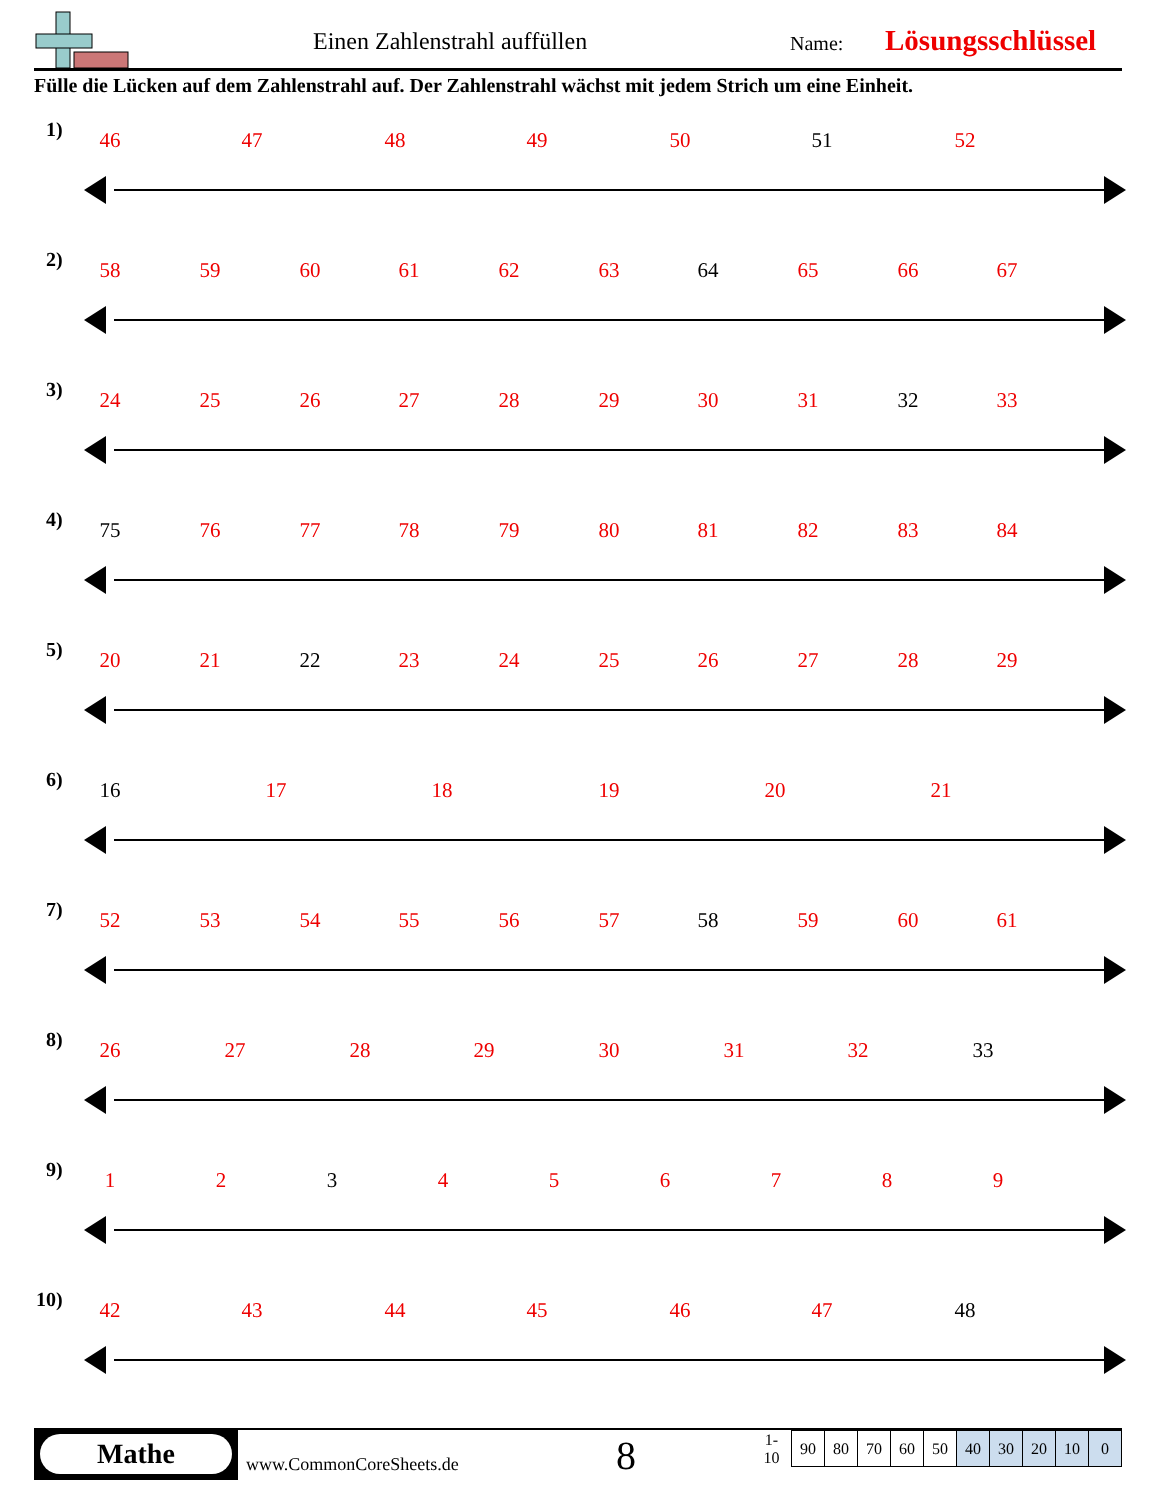Einen Zahlenstrahl auffüllen Name: Lösungsschlüssel
Fülle die Lücken auf dem Zahlenstrahl auf. Der Zahlenstrahl wächst mit jedem Strich um eine Einheit.
1) 46 47 48 49 50 51 52
2) 58 59 60 61 62 63 64 65 66 67
3) 24 25 26 27 28 29 30 31 32 33
4) 75 76 77 78 79 80 81 82 83 84
5) 20 21 22 23 24 25 26 27 28 29
6) 16 17 18 19 20 21
7) 52 53 54 55 56 57 58 59 60 61
8) 26 27 28 29 30 31 32 33
9) 1 2 3 4 5 6 7 8 9
10) 42 43 44 45 46 47 48
Mathe
www.CommonCoreSheets.de 8
| 1-10 | 90 | 80 | 70 | 60 | 50 | 40 | 30 | 20 | 10 | 0 |